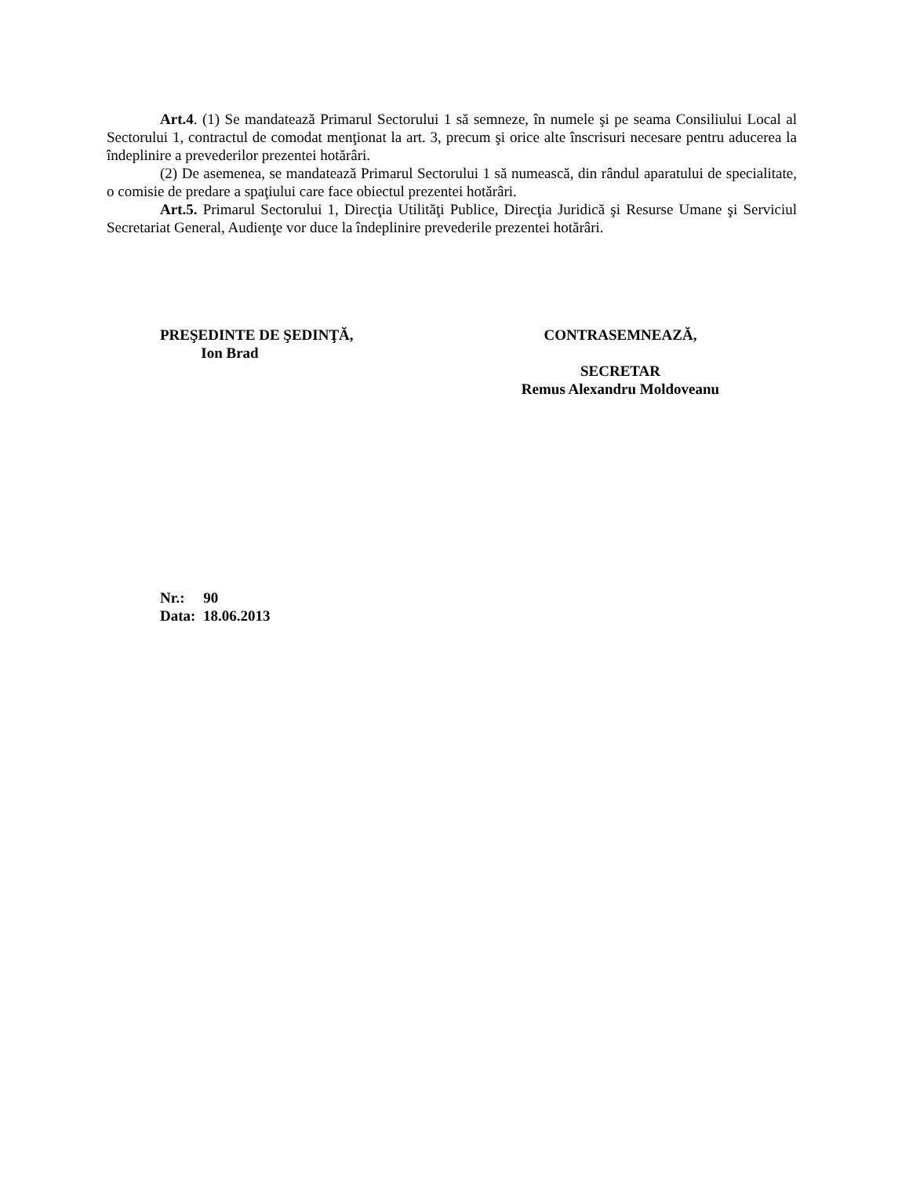Art.4. (1) Se mandatează Primarul Sectorului 1 să semneze, în numele şi pe seama Consiliului Local al Sectorului 1, contractul de comodat menţionat la art. 3, precum şi orice alte înscrisuri necesare pentru aducerea la îndeplinire a prevederilor prezentei hotărâri.
(2) De asemenea, se mandatează Primarul Sectorului 1 să numească, din rândul aparatului de specialitate, o comisie de predare a spaţiului care face obiectul prezentei hotărâri.
Art.5. Primarul Sectorului 1, Direcţia Utilităţi Publice, Direcţia Juridică şi Resurse Umane şi Serviciul Secretariat General, Audienţe vor duce la îndeplinire prevederile prezentei hotărâri.
PREŞEDINTE DE ŞEDINŢĂ,
Ion Brad
CONTRASEMNEAZĂ,
SECRETAR
Remus Alexandru Moldoveanu
Nr.: 90
Data: 18.06.2013